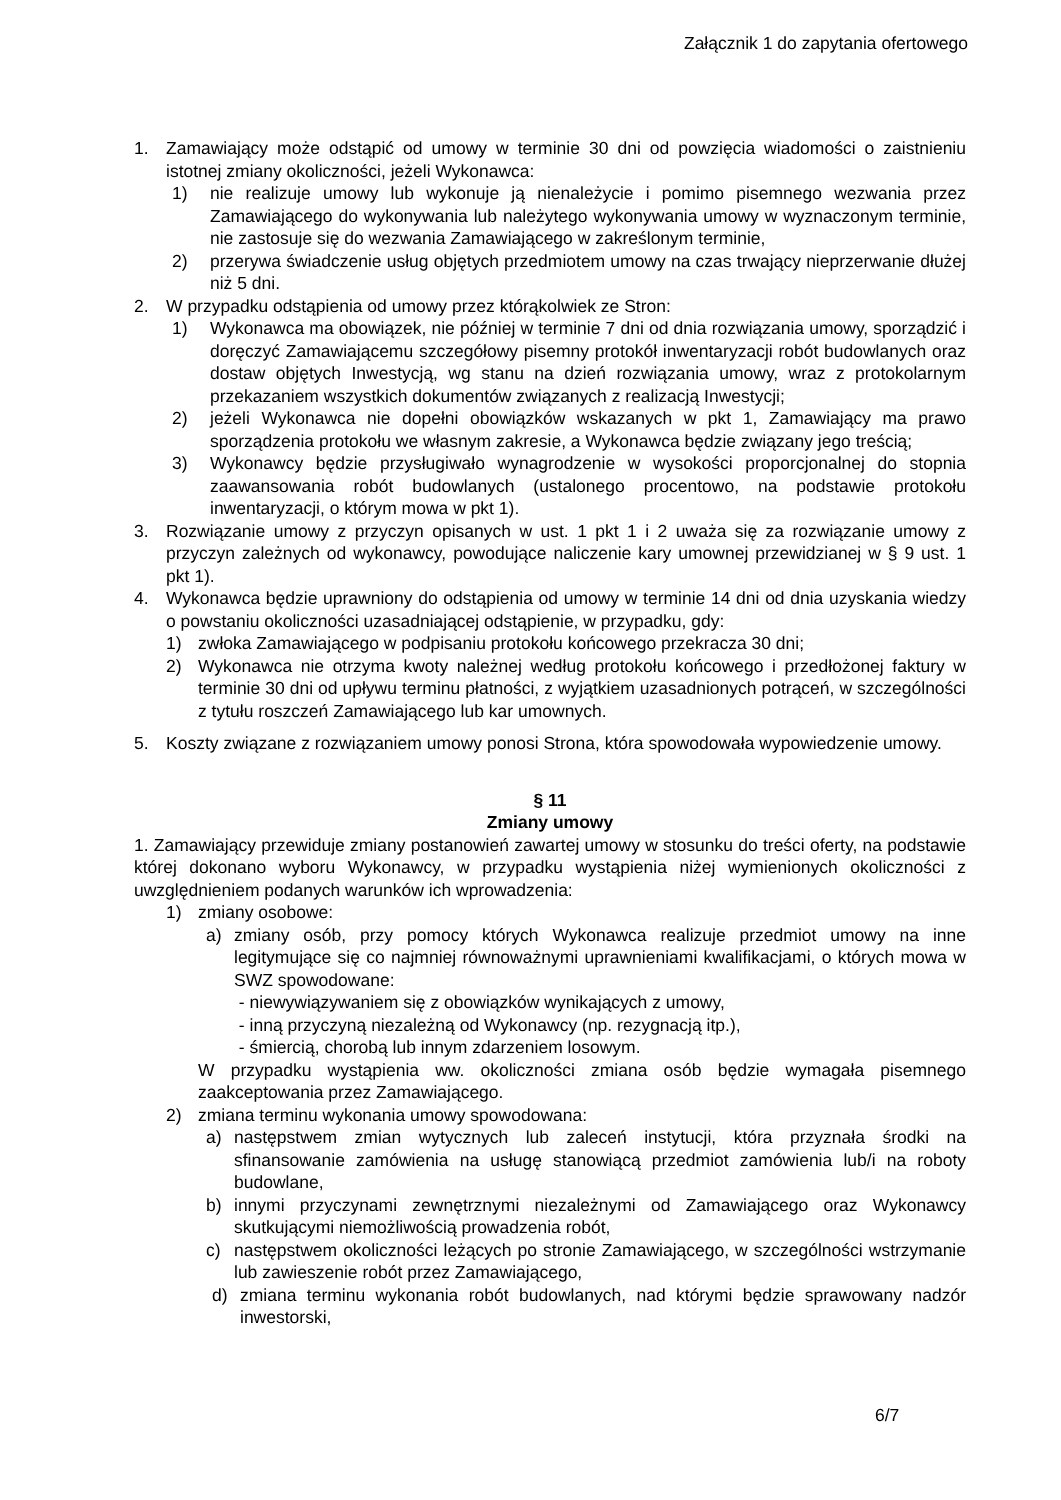Załącznik 1 do zapytania ofertowego
1. Zamawiający może odstąpić od umowy w terminie 30 dni od powzięcia wiadomości o zaistnieniu istotnej zmiany okoliczności, jeżeli Wykonawca:
1) nie realizuje umowy lub wykonuje ją nienależycie i pomimo pisemnego wezwania przez Zamawiającego do wykonywania lub należytego wykonywania umowy w wyznaczonym terminie, nie zastosuje się do wezwania Zamawiającego w zakreślonym terminie,
2) przerywa świadczenie usług objętych przedmiotem umowy na czas trwający nieprzerwanie dłużej niż 5 dni.
2. W przypadku odstąpienia od umowy przez którąkolwiek ze Stron:
1) Wykonawca ma obowiązek, nie później w terminie 7 dni od dnia rozwiązania umowy, sporządzić i doręczyć Zamawiającemu szczegółowy pisemny protokół inwentaryzacji robót budowlanych oraz dostaw objętych Inwestycją, wg stanu na dzień rozwiązania umowy, wraz z protokolarnym przekazaniem wszystkich dokumentów związanych z realizacją Inwestycji;
2) jeżeli Wykonawca nie dopełni obowiązków wskazanych w pkt 1, Zamawiający ma prawo sporządzenia protokołu we własnym zakresie, a Wykonawca będzie związany jego treścią;
3) Wykonawcy będzie przysługiwało wynagrodzenie w wysokości proporcjonalnej do stopnia zaawansowania robót budowlanych (ustalonego procentowo, na podstawie protokołu inwentaryzacji, o którym mowa w pkt 1).
3. Rozwiązanie umowy z przyczyn opisanych w ust. 1 pkt 1 i 2 uważa się za rozwiązanie umowy z przyczyn zależnych od wykonawcy, powodujące naliczenie kary umownej przewidzianej w § 9 ust. 1 pkt 1).
4. Wykonawca będzie uprawniony do odstąpienia od umowy w terminie 14 dni od dnia uzyskania wiedzy o powstaniu okoliczności uzasadniającej odstąpienie, w przypadku, gdy:
1) zwłoka Zamawiającego w podpisaniu protokołu końcowego przekracza 30 dni;
2) Wykonawca nie otrzyma kwoty należnej według protokołu końcowego i przedłożonej faktury w terminie 30 dni od upływu terminu płatności, z wyjątkiem uzasadnionych potrąceń, w szczególności z tytułu roszczeń Zamawiającego lub kar umownych.
5. Koszty związane z rozwiązaniem umowy ponosi Strona, która spowodowała wypowiedzenie umowy.
§ 11
Zmiany umowy
1. Zamawiający przewiduje zmiany postanowień zawartej umowy w stosunku do treści oferty, na podstawie której dokonano wyboru Wykonawcy, w przypadku wystąpienia niżej wymienionych okoliczności z uwzględnieniem podanych warunków ich wprowadzenia:
1) zmiany osobowe:
a) zmiany osób, przy pomocy których Wykonawca realizuje przedmiot umowy na inne legitymujące się co najmniej równoważnymi uprawnieniami kwalifikacjami, o których mowa w SWZ spowodowane:
- niewywiązywaniem się z obowiązków wynikających z umowy,
- inną przyczyną niezależną od Wykonawcy (np. rezygnacją itp.),
- śmiercią, chorobą lub innym zdarzeniem losowym.
W przypadku wystąpienia ww. okoliczności zmiana osób będzie wymagała pisemnego zaakceptowania przez Zamawiającego.
2) zmiana terminu wykonania umowy spowodowana:
a) następstwem zmian wytycznych lub zaleceń instytucji, która przyznała środki na sfinansowanie zamówienia na usługę stanowiącą przedmiot zamówienia lub/i na roboty budowlane,
b) innymi przyczynami zewnętrznymi niezależnymi od Zamawiającego oraz Wykonawcy skutkującymi niemożliwością prowadzenia robót,
c) następstwem okoliczności leżących po stronie Zamawiającego, w szczególności wstrzymanie lub zawieszenie robót przez Zamawiającego,
d) zmiana terminu wykonania robót budowlanych, nad którymi będzie sprawowany nadzór inwestorski,
6/7